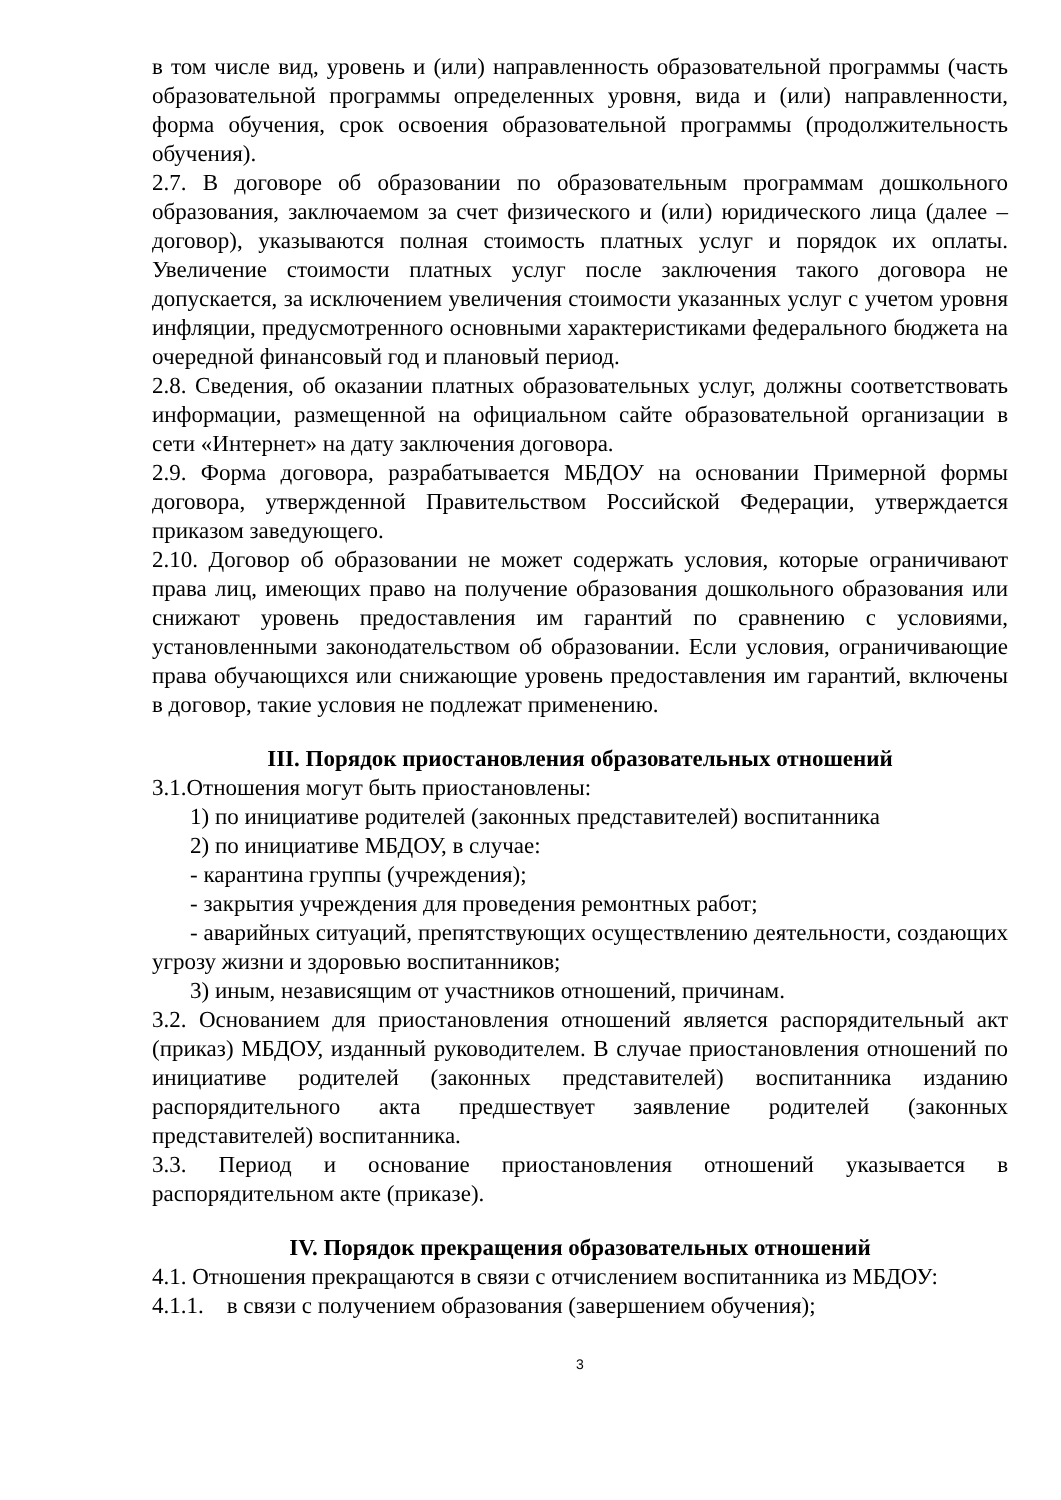в том числе вид, уровень и (или) направленность образовательной программы (часть образовательной программы определенных уровня, вида и (или) направленности, форма обучения, срок освоения образовательной программы (продолжительность обучения).
2.7. В договоре об образовании по образовательным программам дошкольного образования, заключаемом за счет физического и (или) юридического лица (далее – договор), указываются полная стоимость платных услуг и порядок их оплаты. Увеличение стоимости платных услуг после заключения такого договора не допускается, за исключением увеличения стоимости указанных услуг с учетом уровня инфляции, предусмотренного основными характеристиками федерального бюджета на очередной финансовый год и плановый период.
2.8. Сведения, об оказании платных образовательных услуг, должны соответствовать информации, размещенной на официальном сайте образовательной организации в сети «Интернет» на дату заключения договора.
2.9. Форма договора, разрабатывается МБДОУ на основании Примерной формы договора, утвержденной Правительством Российской Федерации, утверждается приказом заведующего.
2.10. Договор об образовании не может содержать условия, которые ограничивают права лиц, имеющих право на получение образования дошкольного образования или снижают уровень предоставления им гарантий по сравнению с условиями, установленными законодательством об образовании. Если условия, ограничивающие права обучающихся или снижающие уровень предоставления им гарантий, включены в договор, такие условия не подлежат применению.
III. Порядок приостановления образовательных отношений
3.1.Отношения могут быть приостановлены:
1) по инициативе родителей (законных представителей) воспитанника
2) по инициативе МБДОУ, в случае:
- карантина группы (учреждения);
- закрытия учреждения для проведения ремонтных работ;
- аварийных ситуаций, препятствующих осуществлению деятельности, создающих угрозу жизни и здоровью воспитанников;
3) иным, независящим от участников отношений, причинам.
3.2. Основанием для приостановления отношений является распорядительный акт (приказ) МБДОУ, изданный руководителем. В случае приостановления отношений по инициативе родителей (законных представителей) воспитанника изданию распорядительного акта предшествует заявление родителей (законных представителей) воспитанника.
3.3. Период и основание приостановления отношений указывается в распорядительном акте (приказе).
IV. Порядок прекращения образовательных отношений
4.1. Отношения прекращаются в связи с отчислением воспитанника из МБДОУ:
4.1.1. в связи с получением образования (завершением обучения);
3